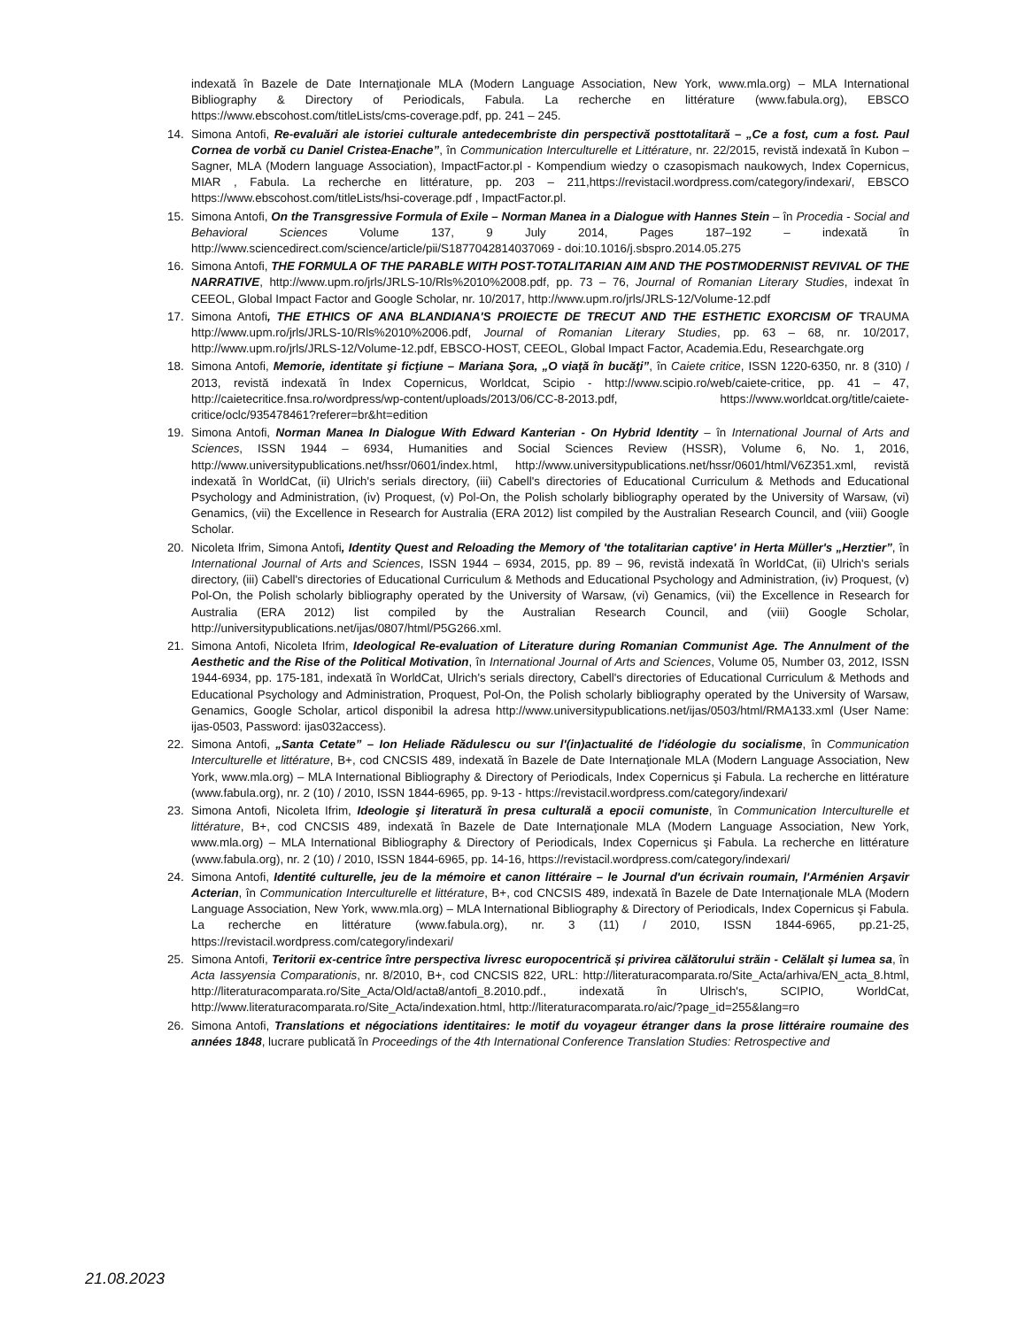indexată în Bazele de Date Internaţionale MLA (Modern Language Association, New York, www.mla.org) – MLA International Bibliography & Directory of Periodicals, Fabula. La recherche en littérature (www.fabula.org), EBSCO https://www.ebscohost.com/titleLists/cms-coverage.pdf, pp. 241 – 245.
14. Simona Antofi, Re-evaluări ale istoriei culturale antedecembriste din perspectivă posttotalitară – „Ce a fost, cum a fost. Paul Cornea de vorbă cu Daniel Cristea-Enache”, în Communication Interculturelle et Littérature, nr. 22/2015, revistă indexată în Kubon – Sagner, MLA (Modern language Association), ImpactFactor.pl - Kompendium wiedzy o czasopismach naukowych, Index Copernicus, MIAR , Fabula. La recherche en littérature, pp. 203 – 211,https://revistacil.wordpress.com/category/indexari/, EBSCO https://www.ebscohost.com/titleLists/hsi-coverage.pdf , ImpactFactor.pl.
15. Simona Antofi, On the Transgressive Formula of Exile – Norman Manea in a Dialogue with Hannes Stein – în Procedia - Social and Behavioral Sciences Volume 137, 9 July 2014, Pages 187–192 – indexată în http://www.sciencedirect.com/science/article/pii/S1877042814037069 - doi:10.1016/j.sbspro.2014.05.275
16. Simona Antofi, THE FORMULA OF THE PARABLE WITH POST-TOTALITARIAN AIM AND THE POSTMODERNIST REVIVAL OF THE NARRATIVE, http://www.upm.ro/jrls/JRLS-10/Rls%2010%2008.pdf, pp. 73 – 76, Journal of Romanian Literary Studies, indexat în CEEOL, Global Impact Factor and Google Scholar, nr. 10/2017, http://www.upm.ro/jrls/JRLS-12/Volume-12.pdf
17. Simona Antofi, THE ETHICS OF ANA BLANDIANA'S PROIECTE DE TRECUT AND THE ESTHETIC EXORCISM OF TRAUMA http://www.upm.ro/jrls/JRLS-10/Rls%2010%2006.pdf, Journal of Romanian Literary Studies, pp. 63 – 68, nr. 10/2017, http://www.upm.ro/jrls/JRLS-12/Volume-12.pdf, EBSCO-HOST, CEEOL, Global Impact Factor, Academia.Edu, Researchgate.org
18. Simona Antofi, Memorie, identitate şi ficţiune – Mariana Şora, „O viaţă în bucăţi”, în Caiete critice, ISSN 1220-6350, nr. 8 (310) / 2013, revistă indexată în Index Copernicus, Worldcat, Scipio - http://www.scipio.ro/web/caiete-critice, pp. 41 – 47, http://caietecritice.fnsa.ro/wordpress/wp-content/uploads/2013/06/CC-8-2013.pdf, https://www.worldcat.org/title/caiete-critice/oclc/935478461?referer=br&ht=edition
19. Simona Antofi, Norman Manea In Dialogue With Edward Kanterian - On Hybrid Identity – în International Journal of Arts and Sciences, ISSN 1944 – 6934, Humanities and Social Sciences Review (HSSR), Volume 6, No. 1, 2016, http://www.universitypublications.net/hssr/0601/index.html, http://www.universitypublications.net/hssr/0601/html/V6Z351.xml, revistă indexată în WorldCat, (ii) Ulrich's serials directory, (iii) Cabell's directories of Educational Curriculum & Methods and Educational Psychology and Administration, (iv) Proquest, (v) Pol-On, the Polish scholarly bibliography operated by the University of Warsaw, (vi) Genamics, (vii) the Excellence in Research for Australia (ERA 2012) list compiled by the Australian Research Council, and (viii) Google Scholar.
20. Nicoleta Ifrim, Simona Antofi, Identity Quest and Reloading the Memory of 'the totalitarian captive' in Herta Müller's „Herztier”, în International Journal of Arts and Sciences, ISSN 1944 – 6934, 2015, pp. 89 – 96, revistă indexată în WorldCat, (ii) Ulrich's serials directory, (iii) Cabell's directories of Educational Curriculum & Methods and Educational Psychology and Administration, (iv) Proquest, (v) Pol-On, the Polish scholarly bibliography operated by the University of Warsaw, (vi) Genamics, (vii) the Excellence in Research for Australia (ERA 2012) list compiled by the Australian Research Council, and (viii) Google Scholar, http://universitypublications.net/ijas/0807/html/P5G266.xml.
21. Simona Antofi, Nicoleta Ifrim, Ideological Re-evaluation of Literature during Romanian Communist Age. The Annulment of the Aesthetic and the Rise of the Political Motivation, în International Journal of Arts and Sciences, Volume 05, Number 03, 2012, ISSN 1944-6934, pp. 175-181, indexată în WorldCat, Ulrich's serials directory, Cabell's directories of Educational Curriculum & Methods and Educational Psychology and Administration, Proquest, Pol-On, the Polish scholarly bibliography operated by the University of Warsaw, Genamics, Google Scholar, articol disponibil la adresa http://www.universitypublications.net/ijas/0503/html/RMA133.xml (User Name: ijas-0503, Password: ijas032access).
22. Simona Antofi, „Santa Cetate” – Ion Heliade Rădulescu ou sur l'(in)actualité de l'idéologie du socialisme, în Communication Interculturelle et littérature, B+, cod CNCSIS 489, indexată în Bazele de Date Internaţionale MLA (Modern Language Association, New York, www.mla.org) – MLA International Bibliography & Directory of Periodicals, Index Copernicus şi Fabula. La recherche en littérature (www.fabula.org), nr. 2 (10) / 2010, ISSN 1844-6965, pp. 9-13 - https://revistacil.wordpress.com/category/indexari/
23. Simona Antofi, Nicoleta Ifrim, Ideologie şi literatură în presa culturală a epocii comuniste, în Communication Interculturelle et littérature, B+, cod CNCSIS 489, indexată în Bazele de Date Internaţionale MLA (Modern Language Association, New York, www.mla.org) – MLA International Bibliography & Directory of Periodicals, Index Copernicus şi Fabula. La recherche en littérature (www.fabula.org), nr. 2 (10) / 2010, ISSN 1844-6965, pp. 14-16, https://revistacil.wordpress.com/category/indexari/
24. Simona Antofi, Identité culturelle, jeu de la mémoire et canon littéraire – le Journal d'un écrivain roumain, l'Arménien Arşavir Acterian, în Communication Interculturelle et littérature, B+, cod CNCSIS 489, indexată în Bazele de Date Internaţionale MLA (Modern Language Association, New York, www.mla.org) – MLA International Bibliography & Directory of Periodicals, Index Copernicus şi Fabula. La recherche en littérature (www.fabula.org), nr. 3 (11) / 2010, ISSN 1844-6965, pp.21-25, https://revistacil.wordpress.com/category/indexari/
25. Simona Antofi, Teritorii ex-centrice între perspectiva livresc europocentrică și privirea călătorului străin - Celălalt și lumea sa, în Acta Iassyensia Comparationis, nr. 8/2010, B+, cod CNCSIS 822, URL: http://literaturacomparata.ro/Site_Acta/arhiva/EN_acta_8.html, http://literaturacomparata.ro/Site_Acta/Old/acta8/antofi_8.2010.pdf., indexată în Ulrisch's, SCIPIO, WorldCat, http://www.literaturacomparata.ro/Site_Acta/indexation.html, http://literaturacomparata.ro/aic/?page_id=255&lang=ro
26. Simona Antofi, Translations et négociations identitaires: le motif du voyageur étranger dans la prose littéraire roumaine des années 1848, lucrare publicată în Proceedings of the 4th International Conference Translation Studies: Retrospective and
21.08.2023